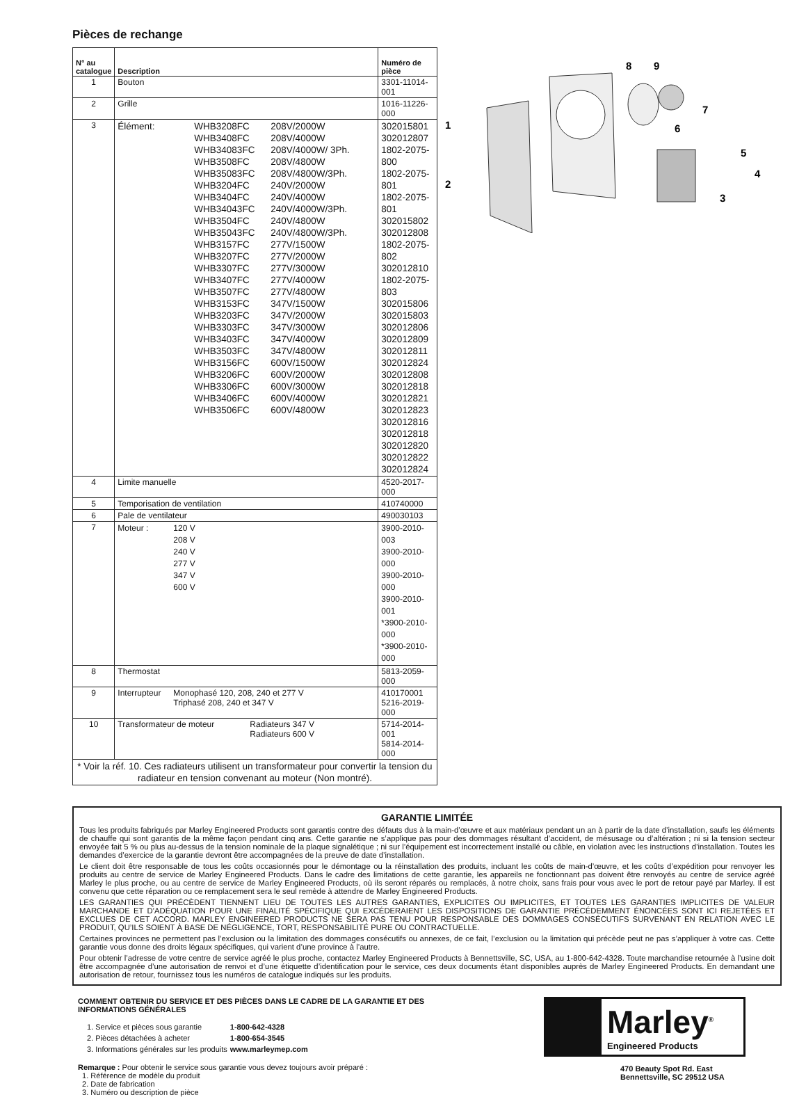Pièces de rechange
| N° au catalogue | Description | Numéro de pièce |
| --- | --- | --- |
| 1 | Bouton | 3301-11014-001 |
| 2 | Grille | 1016-11226-000 |
| 3 | Élément: WHB3208FC 208V/2000W WHB3408FC 208V/4000W WHB34083FC 208V/4000W/ 3Ph. WHB3508FC 208V/4800W WHB35083FC 208V/4800W/3Ph. WHB3204FC 240V/2000W WHB3404FC 240V/4000W WHB34043FC 240V/4000W/3Ph. WHB3504FC 240V/4800W WHB35043FC 240V/4800W/3Ph. WHB3157FC 277V/1500W WHB3207FC 277V/2000W WHB3307FC 277V/3000W WHB3407FC 277V/4000W WHB3507FC 277V/4800W WHB3153FC 347V/1500W WHB3203FC 347V/2000W WHB3303FC 347V/3000W WHB3403FC 347V/4000W WHB3503FC 347V/4800W WHB3156FC 600V/1500W WHB3206FC 600V/2000W WHB3306FC 600V/3000W WHB3406FC 600V/4000W WHB3506FC 600V/4800W | 302015801 302012807 1802-2075-800 1802-2075-801 1802-2075-801 302015802 302012808 1802-2075-802 302012810 1802-2075-803 302015806 302015803 302012806 302012809 302012811 302012824 302012808 302012818 302012821 302012823 302012816 302012818 302012820 302012822 302012824 |
| 4 | Limite manuelle | 4520-2017-000 |
| 5 | Temporisation de ventilation | 410740000 |
| 6 | Pale de ventilateur | 490030103 |
| 7 | Moteur : 120 V 208 V 240 V 277 V 347 V 600 V | 3900-2010-003 3900-2010-000 3900-2010-000 3900-2010-001 *3900-2010-000 *3900-2010-000 |
| 8 | Thermostat | 5813-2059-000 |
| 9 | Interrupteur Monophasé 120, 208, 240 et 277 V Triphasé 208, 240 et 347 V | 410170001 5216-2019-000 |
| 10 | Transformateur de moteur Radiateurs 347 V Radiateurs 600 V | 5714-2014-001 5814-2014-000 |
| * Voir la réf. 10. Ces radiateurs utilisent un transformateur pour convertir la tension du radiateur en tension convenant au moteur (Non montré). | | |
8
9
7
6
5
4
3
1
2
GARANTIE LIMITÉE
Tous les produits fabriqués par Marley Engineered Products sont garantis contre des défauts dus à la main-d’œuvre et aux matériaux pendant un an à partir de la date d’installation, saufs les éléments de chauffe qui sont garantis de la même façon pendant cinq ans. Cette garantie ne s’applique pas pour des dommages résultant d’accident, de mésusage ou d’altération ; ni si la tension secteur envoyée fait 5 % ou plus au-dessus de la tension nominale de la plaque signalétique ; ni sur l’équipement est incorrectement installé ou câble, en violation avec les instructions d’installation. Toutes les demandes d’exercice de la garantie devront être accompagnées de la preuve de date d’installation.
Le client doit être responsable de tous les coûts occasionnés pour le démontage ou la réinstallation des produits, incluant les coûts de main-d’œuvre, et les coûts d’expédition pour renvoyer les produits au centre de service de Marley Engineered Products. Dans le cadre des limitations de cette garantie, les appareils ne fonctionnant pas doivent être renvoyés au centre de service agréé Marley le plus proche, ou au centre de service de Marley Engineered Products, où ils seront réparés ou remplacés, à notre choix, sans frais pour vous avec le port de retour payé par Marley. Il est convenu que cette réparation ou ce remplacement sera le seul remède à attendre de Marley Engineered Products.
LES GARANTIES QUI PRÉCÈDENT TIENNENT LIEU DE TOUTES LES AUTRES GARANTIES, EXPLICITES OU IMPLICITES, ET TOUTES LES GARANTIES IMPLICITES DE VALEUR MARCHANDE ET D’ADÉQUATION POUR UNE FINALITÉ SPÉCIFIQUE QUI EXCÉDERAIENT LES DISPOSITIONS DE GARANTIE PRÉCÉDEMMENT ÉNONCÉES SONT ICI REJETÉES ET EXCLUES DE CET ACCORD. MARLEY ENGINEERED PRODUCTS NE SERA PAS TENU POUR RESPONSABLE DES DOMMAGES CONSÉCUTIFS SURVENANT EN RELATION AVEC LE PRODUIT, QU’ILS SOIENT À BASE DE NÉGLIGENCE, TORT, RESPONSABILITÉ PURE OU CONTRACTUELLE.
Certaines provinces ne permettent pas l’exclusion ou la limitation des dommages consécutifs ou annexes, de ce fait, l’exclusion ou la limitation qui précède peut ne pas s’appliquer à votre cas. Cette garantie vous donne des droits légaux spécifiques, qui varient d’une province à l’autre.
Pour obtenir l’adresse de votre centre de service agréé le plus proche, contactez Marley Engineered Products à Bennettsville, SC, USA, au 1-800-642-4328. Toute marchandise retournée à l’usine doit être accompagnée d’une autorisation de renvoi et d’une étiquette d’identification pour le service, ces deux documents étant disponibles auprès de Marley Engineered Products. En demandant une autorisation de retour, fournissez tous les numéros de catalogue indiqués sur les produits.
COMMENT OBTENIR DU SERVICE ET DES PIÈCES DANS LE CADRE DE LA GARANTIE ET DES INFORMATIONS GÉNÉRALES
| 1. Service et pièces sous garantie | 1-800-642-4328 |
| 2. Pièces détachées à acheter | 1-800-654-3545 |
| 3. Informations générales sur les produits | www.marleymep.com |
Remarque : Pour obtenir le service sous garantie vous devez toujours avoir préparé :
1. Référence de modèle du produit
2. Date de fabrication
3. Numéro ou description de pièce
Marley<sup>®</sup>
Engineered Products
470 Beauty Spot Rd. East
Bennettsville, SC 29512 USA